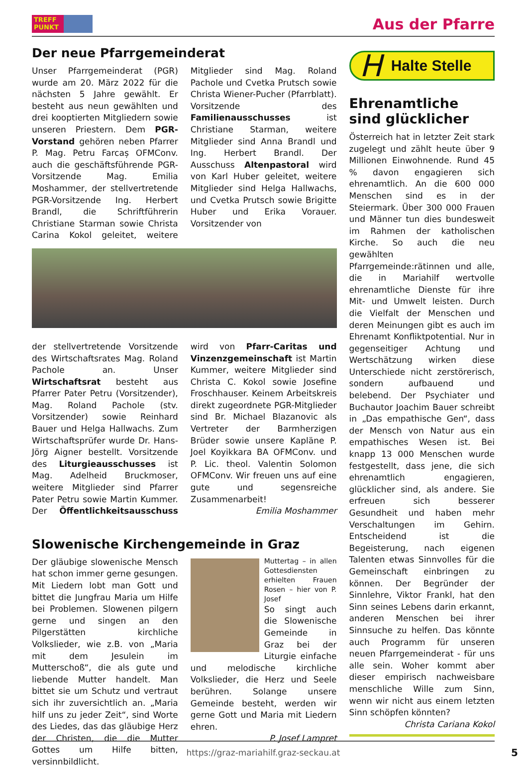TREFF PUNKT
Aus der Pfarre
Der neue Pfarrgemeinderat
Unser Pfarrgemeinderat (PGR) wurde am 20. März 2022 für die nächsten 5 Jahre gewählt. Er besteht aus neun gewählten und drei kooptierten Mitgliedern sowie unseren Priestern. Dem PGR-Vorstand gehören neben Pfarrer P. Mag. Petru Farcaș OFMConv. auch die geschäftsführende PGR-Vorsitzende Mag. Emilia Moshammer, der stellvertretende PGR-Vorsitzende Ing. Herbert Brandl, die Schriftführerin Christiane Starman sowie Christa Carina Kokol geleitet, weitere Mitglieder sind Mag. Roland Pachole und Cvetka Prutsch sowie Christa Wiener-Pucher (Pfarrblatt). Vorsitzende des Familienausschusses ist Christiane Starman, weitere Mitglieder sind Anna Brandl und Ing. Herbert Brandl. Der Ausschuss Altenpastoral wird von Karl Huber geleitet, weitere Mitglieder sind Helga Hallwachs, und Cvetka Prutsch sowie Brigitte Huber und Erika Vorauer. Vorsitzender von
der stellvertretende Vorsitzende des Wirtschaftsrates Mag. Roland Pachole an. Unser Wirtschaftsrat besteht aus Pfarrer Pater Petru (Vorsitzender), Mag. Roland Pachole (stv. Vorsitzender) sowie Reinhard Bauer und Helga Hallwachs. Zum Wirtschaftsprüfer wurde Dr. Hans-Jörg Aigner bestellt. Vorsitzende des Liturgieausschusses ist Mag. Adelheid Bruckmoser, weitere Mitglieder sind Pfarrer Pater Petru sowie Martin Kummer. Der Öffentlichkeitsausschuss wird von Pfarr-Caritas und Vinzenzgemeinschaft ist Martin Kummer, weitere Mitglieder sind Christa C. Kokol sowie Josefine Froschhauser. Keinem Arbeitskreis direkt zugeordnete PGR-Mitglieder sind Br. Michael Blazanovic als Vertreter der Barmherzigen Brüder sowie unsere Kapläne P. Joel Koyikkara BA OFMConv. und P. Lic. theol. Valentin Solomon OFMConv. Wir freuen uns auf eine gute und segensreiche Zusammenarbeit!
Emilia Moshammer
Slowenische Kirchengemeinde in Graz
Der gläubige slowenische Mensch hat schon immer gerne gesungen. Mit Liedern lobt man Gott und bittet die Jungfrau Maria um Hilfe bei Problemen. Slowenen pilgern gerne und singen an den Pilgerstätten kirchliche Volkslieder, wie z.B. von „Maria mit dem Jesulein im Mutterschoß“, die als gute und liebende Mutter handelt. Man bittet sie um Schutz und vertraut sich ihr zuversichtlich an. „Maria hilf uns zu jeder Zeit“, sind Worte des Liedes, das das gläubige Herz der Christen, die die Mutter Gottes um Hilfe bitten, versinnbildlicht.
Muttertag – in allen Gottesdiensten erhielten Frauen Rosen – hier von P. Josef
So singt auch die Slowenische Gemeinde in Graz bei der Liturgie einfache und melodische kirchliche Volkslieder, die Herz und Seele berühren. Solange unsere Gemeinde besteht, werden wir gerne Gott und Maria mit Liedern ehren.
P. Josef Lampret
H Halte Stelle
Ehrenamtliche sind glücklicher
Österreich hat in letzter Zeit stark zugelegt und zählt heute über 9 Millionen Einwohnende. Rund 45 % davon engagieren sich ehrenamtlich. An die 600 000 Menschen sind es in der Steiermark. Über 300 000 Frauen und Männer tun dies bundesweit im Rahmen der katholischen Kirche. So auch die neu gewählten Pfarrgemeinde:rätinnen und alle, die in Mariahilf wertvolle ehrenamtliche Dienste für ihre Mit- und Umwelt leisten. Durch die Vielfalt der Menschen und deren Meinungen gibt es auch im Ehrenamt Konfliktpotential. Nur in gegenseitiger Achtung und Wertschätzung wirken diese Unterschiede nicht zerstörerisch, sondern aufbauend und belebend. Der Psychiater und Buchautor Joachim Bauer schreibt in „Das empathische Gen“, dass der Mensch von Natur aus ein empathisches Wesen ist. Bei knapp 13 000 Menschen wurde festgestellt, dass jene, die sich ehrenamtlich engagieren, glücklicher sind, als andere. Sie erfreuen sich besserer Gesundheit und haben mehr Verschaltungen im Gehirn. Entscheidend ist die Begeisterung, nach eigenen Talenten etwas Sinnvolles für die Gemeinschaft einbringen zu können. Der Begründer der Sinnlehre, Viktor Frankl, hat den Sinn seines Lebens darin erkannt, anderen Menschen bei ihrer Sinnsuche zu helfen. Das könnte auch Programm für unseren neuen Pfarrgemeinderat - für uns alle sein. Woher kommt aber dieser empirisch nachweisbare menschliche Wille zum Sinn, wenn wir nicht aus einem letzten Sinn schöpfen könnten?
Christa Cariana Kokol
https://graz-mariahilf.graz-seckau.at
5